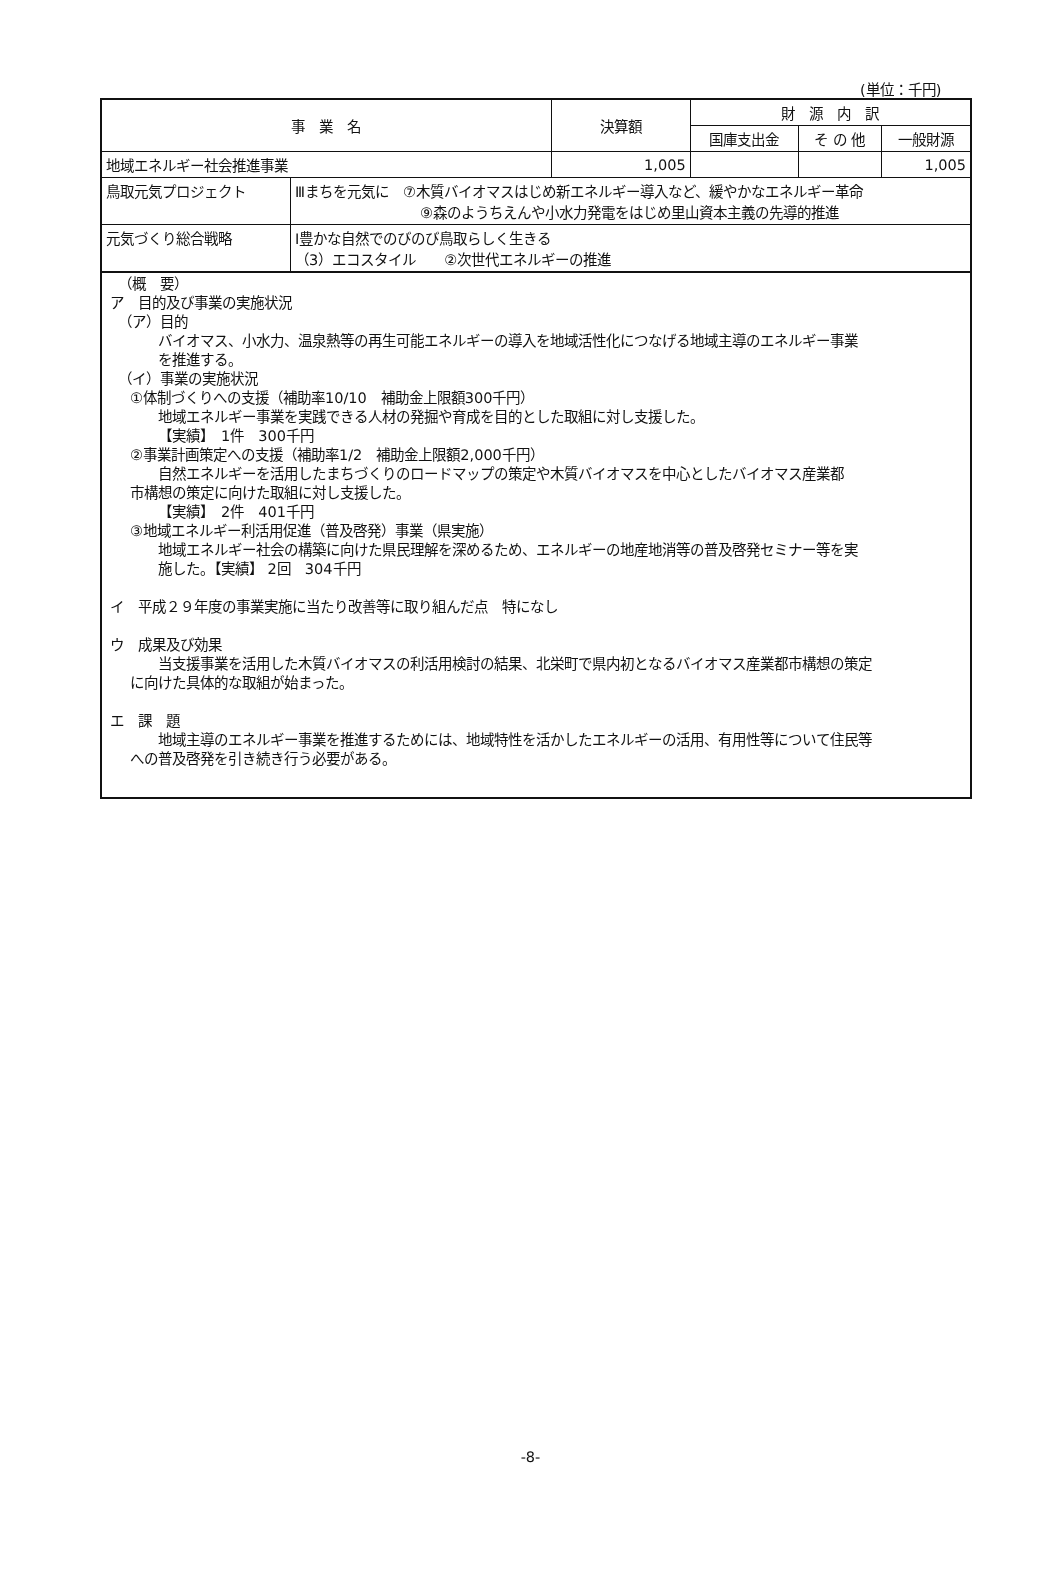(単位：千円)
| 事 業 名 | | 決算額 | 財 源 内 訳 | | |
| --- | --- | --- | --- | --- | --- |
| | | | 国庫支出金 | そ の 他 | 一般財源 |
| 地域エネルギー社会推進事業 | | 1,005 | | | 1,005 |
| 鳥取元気プロジェクト | Ⅲまちを元気に ⑦木質バイオマスはじめ新エネルギー導入など、緩やかなエネルギー革命 ⑨森のようちえんや小水力発電をはじめ里山資本主義の先導的推進 | | | | |
| 元気づくり総合戦略 | Ⅰ豊かな自然でのびのび鳥取らしく生きる （3）エコスタイル ②次世代エネルギーの推進 | | | | |
（概　要）
ア　目的及び事業の実施状況
（ア）目的
バイオマス、小水力、温泉熱等の再生可能エネルギーの導入を地域活性化につなげる地域主導のエネルギー事業
を推進する。
（イ）事業の実施状況
①体制づくりへの支援（補助率10/10　補助金上限額300千円）
地域エネルギー事業を実践できる人材の発掘や育成を目的とした取組に対し支援した。
【実績】　1件　300千円
②事業計画策定への支援（補助率1/2　補助金上限額2,000千円）
自然エネルギーを活用したまちづくりのロードマップの策定や木質バイオマスを中心としたバイオマス産業都
市構想の策定に向けた取組に対し支援した。
【実績】　2件　401千円
③地域エネルギー利活用促進（普及啓発）事業（県実施）
地域エネルギー社会の構築に向けた県民理解を深めるため、エネルギーの地産地消等の普及啓発セミナー等を実
施した。【実績】 2回　304千円
イ　平成２９年度の事業実施に当たり改善等に取り組んだ点　特になし
ウ　成果及び効果
当支援事業を活用した木質バイオマスの利活用検討の結果、北栄町で県内初となるバイオマス産業都市構想の策定
に向けた具体的な取組が始まった。
エ　課　題
地域主導のエネルギー事業を推進するためには、地域特性を活かしたエネルギーの活用、有用性等について住民等
への普及啓発を引き続き行う必要がある。
-8-